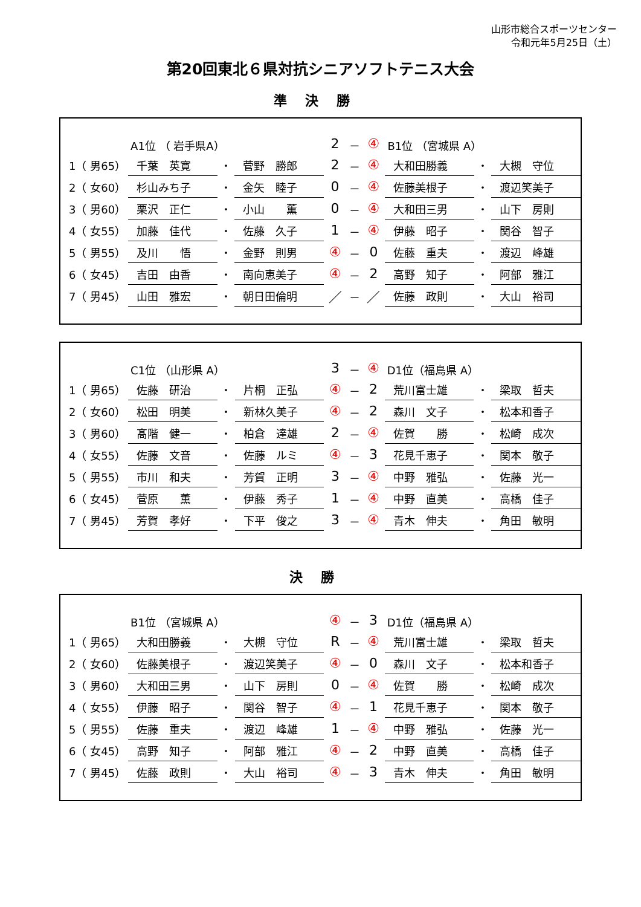山形市総合スポーツセンター
令和元年5月25日（土）
第20回東北６県対抗シニアソフトテニス大会
準決勝
| | A1位 （ 岩手県A） | | | 2 | － | ④ | B1位 （宮城県 A） | | |
| 1（ 男65） | 千葉 英寛 | ・ | 菅野 勝郎 | 2 | － | ④ | 大和田勝義 | ・ | 大槻 守位 |
| 2（ 女60） | 杉山みち子 | ・ | 金矢 睦子 | 0 | － | ④ | 佐藤美根子 | ・ | 渡辺笑美子 |
| 3（ 男60） | 栗沢 正仁 | ・ | 小山 薫 | 0 | － | ④ | 大和田三男 | ・ | 山下 房則 |
| 4（ 女55） | 加藤 佳代 | ・ | 佐藤 久子 | 1 | － | ④ | 伊藤 昭子 | ・ | 関谷 智子 |
| 5（ 男55） | 及川 悟 | ・ | 金野 則男 | ④ | － | 0 | 佐藤 重夫 | ・ | 渡辺 峰雄 |
| 6（ 女45） | 吉田 由香 | ・ | 南向恵美子 | ④ | － | 2 | 高野 知子 | ・ | 阿部 雅江 |
| 7（ 男45） | 山田 雅宏 | ・ | 朝日田倫明 | ／ | － | ／ | 佐藤 政則 | ・ | 大山 裕司 |
| | C1位 （山形県 A） | | | 3 | － | ④ | D1位（福島県 A） | | |
| 1（ 男65） | 佐藤 研治 | ・ | 片桐 正弘 | ④ | － | 2 | 荒川富士雄 | ・ | 梁取 哲夫 |
| 2（ 女60） | 松田 明美 | ・ | 新林久美子 | ④ | － | 2 | 森川 文子 | ・ | 松本和香子 |
| 3（ 男60） | 髙階 健一 | ・ | 柏倉 達雄 | 2 | － | ④ | 佐賀 勝 | ・ | 松崎 成次 |
| 4（ 女55） | 佐藤 文音 | ・ | 佐藤 ルミ | ④ | － | 3 | 花見千恵子 | ・ | 関本 敬子 |
| 5（ 男55） | 市川 和夫 | ・ | 芳賀 正明 | 3 | － | ④ | 中野 雅弘 | ・ | 佐藤 光一 |
| 6（ 女45） | 菅原 薫 | ・ | 伊藤 秀子 | 1 | － | ④ | 中野 直美 | ・ | 高橋 佳子 |
| 7（ 男45） | 芳賀 孝好 | ・ | 下平 俊之 | 3 | － | ④ | 青木 伸夫 | ・ | 角田 敏明 |
決勝
| | B1位 （宮城県 A） | | | ④ | － | 3 | D1位（福島県 A） | | |
| 1（ 男65） | 大和田勝義 | ・ | 大槻 守位 | R | － | ④ | 荒川富士雄 | ・ | 梁取 哲夫 |
| 2（ 女60） | 佐藤美根子 | ・ | 渡辺笑美子 | ④ | － | 0 | 森川 文子 | ・ | 松本和香子 |
| 3（ 男60） | 大和田三男 | ・ | 山下 房則 | 0 | － | ④ | 佐賀 勝 | ・ | 松崎 成次 |
| 4（ 女55） | 伊藤 昭子 | ・ | 関谷 智子 | ④ | － | 1 | 花見千恵子 | ・ | 関本 敬子 |
| 5（ 男55） | 佐藤 重夫 | ・ | 渡辺 峰雄 | 1 | － | ④ | 中野 雅弘 | ・ | 佐藤 光一 |
| 6（ 女45） | 高野 知子 | ・ | 阿部 雅江 | ④ | － | 2 | 中野 直美 | ・ | 高橋 佳子 |
| 7（ 男45） | 佐藤 政則 | ・ | 大山 裕司 | ④ | － | 3 | 青木 伸夫 | ・ | 角田 敏明 |